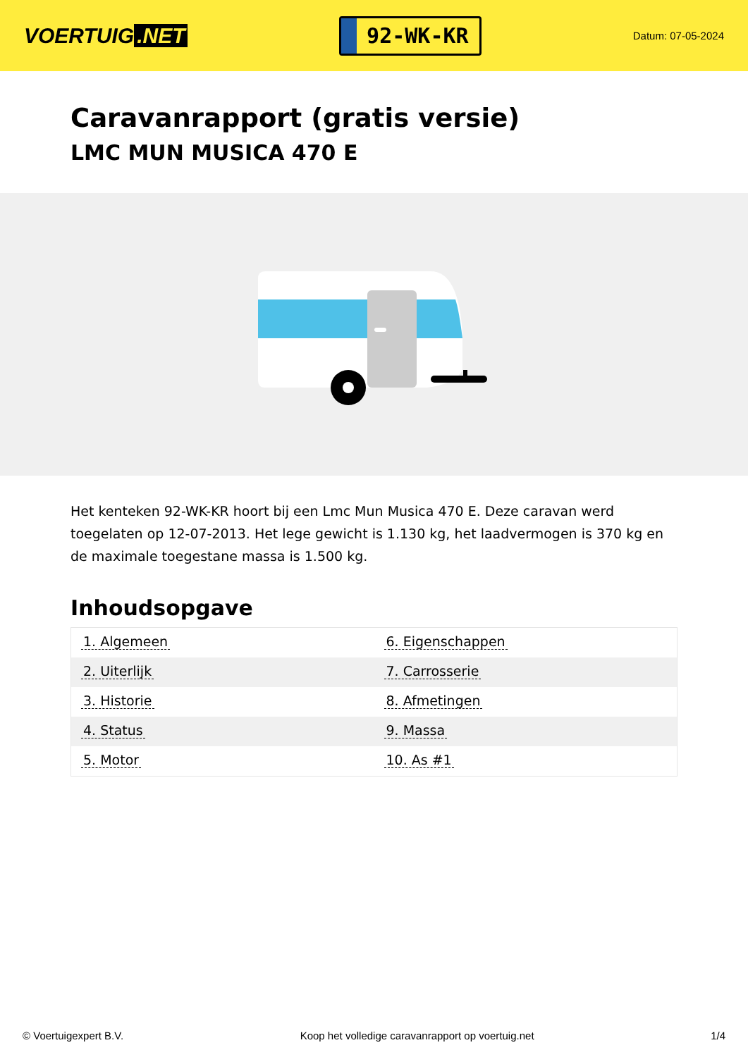VOERTUIG.NET
92-WK-KR
Datum: 07-05-2024
Caravanrapport (gratis versie)
LMC MUN MUSICA 470 E
Het kenteken 92-WK-KR hoort bij een Lmc Mun Musica 470 E. Deze caravan werd toegelaten op 12-07-2013. Het lege gewicht is 1.130 kg, het laadvermogen is 370 kg en de maximale toegestane massa is 1.500 kg.
Inhoudsopgave
| 1. Algemeen | 6. Eigenschappen |
| 2. Uiterlijk | 7. Carrosserie |
| 3. Historie | 8. Afmetingen |
| 4. Status | 9. Massa |
| 5. Motor | 10. As #1 |
© Voertuigexpert B.V. Koop het volledige caravanrapport op voertuig.net 1/4